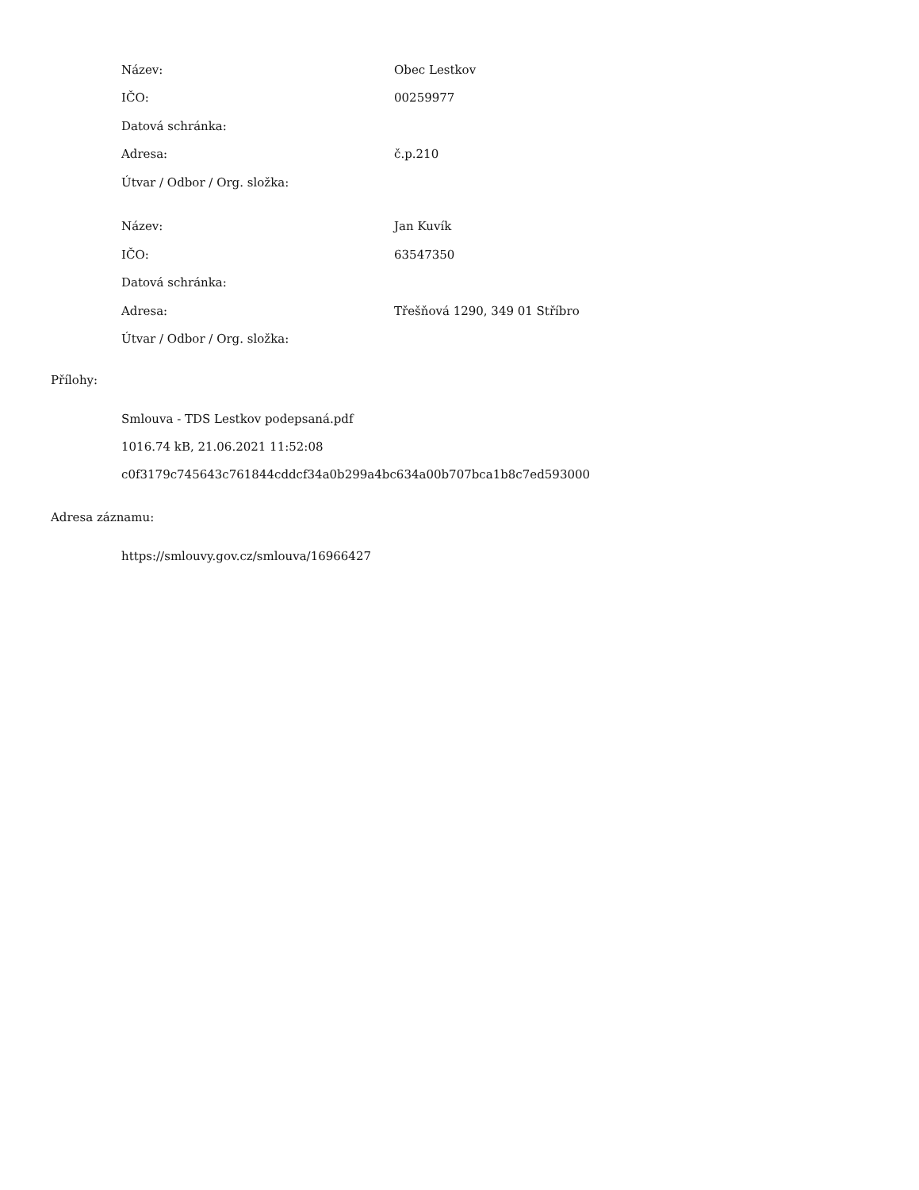| Název: | Obec Lestkov |
| IČO: | 00259977 |
| Datová schránka: | |
| Adresa: | č.p.210 |
| Útvar / Odbor / Org. složka: | |
| Název: | Jan Kuvík |
| IČO: | 63547350 |
| Datová schránka: | |
| Adresa: | Třešňová 1290, 349 01 Stříbro |
| Útvar / Odbor / Org. složka: | |
Přílohy:
Smlouva - TDS Lestkov podepsaná.pdf
1016.74 kB, 21.06.2021 11:52:08
c0f3179c745643c761844cddcf34a0b299a4bc634a00b707bca1b8c7ed593000
Adresa záznamu:
https://smlouvy.gov.cz/smlouva/16966427